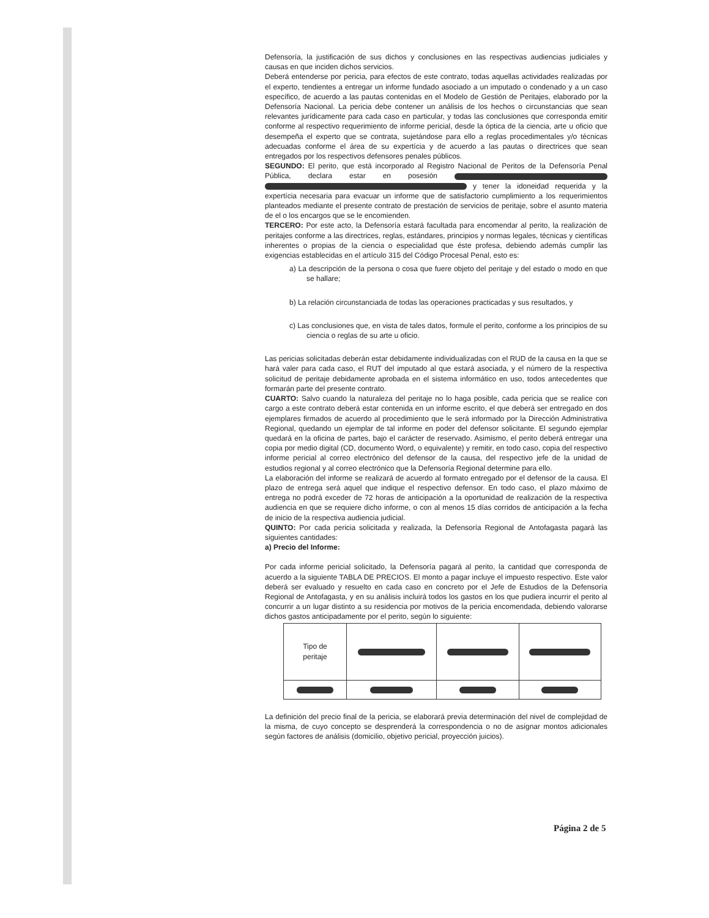Defensoría, la justificación de sus dichos y conclusiones en las respectivas audiencias judiciales y causas en que inciden dichos servicios.
Deberá entenderse por pericia, para efectos de este contrato, todas aquellas actividades realizadas por el experto, tendientes a entregar un informe fundado asociado a un imputado o condenado y a un caso específico, de acuerdo a las pautas contenidas en el Modelo de Gestión de Peritajes, elaborado por la Defensoría Nacional. La pericia debe contener un análisis de los hechos o circunstancias que sean relevantes jurídicamente para cada caso en particular, y todas las conclusiones que corresponda emitir conforme al respectivo requerimiento de informe pericial, desde la óptica de la ciencia, arte u oficio que desempeña el experto que se contrata, sujetándose para ello a reglas procedimentales y/o técnicas adecuadas conforme el área de su expertícia y de acuerdo a las pautas o directrices que sean entregados por los respectivos defensores penales públicos.
SEGUNDO: El perito, que está incorporado al Registro Nacional de Peritos de la Defensoría Penal Pública, declara estar en posesión y tener la idoneidad requerida y la expertícia necesaria para evacuar un informe que de satisfactorio cumplimiento a los requerimientos planteados mediante el presente contrato de prestación de servicios de peritaje, sobre el asunto materia de el o los encargos que se le encomienden.
TERCERO: Por este acto, la Defensoría estará facultada para encomendar al perito, la realización de peritajes conforme a las directrices, reglas, estándares, principios y normas legales, técnicas y científicas inherentes o propias de la ciencia o especialidad que éste profesa, debiendo además cumplir las exigencias establecidas en el artículo 315 del Código Procesal Penal, esto es:
a) La descripción de la persona o cosa que fuere objeto del peritaje y del estado o modo en que se hallare;
b) La relación circunstanciada de todas las operaciones practicadas y sus resultados, y
c) Las conclusiones que, en vista de tales datos, formule el perito, conforme a los principios de su ciencia o reglas de su arte u oficio.
Las pericias solicitadas deberán estar debidamente individualizadas con el RUD de la causa en la que se hará valer para cada caso, el RUT del imputado al que estará asociada, y el número de la respectiva solicitud de peritaje debidamente aprobada en el sistema informático en uso, todos antecedentes que formarán parte del presente contrato.
CUARTO: Salvo cuando la naturaleza del peritaje no lo haga posible, cada pericia que se realice con cargo a este contrato deberá estar contenida en un informe escrito, el que deberá ser entregado en dos ejemplares firmados de acuerdo al procedimiento que le será informado por la Dirección Administrativa Regional, quedando un ejemplar de tal informe en poder del defensor solicitante. El segundo ejemplar quedará en la oficina de partes, bajo el carácter de reservado. Asimismo, el perito deberá entregar una copia por medio digital (CD, documento Word, o equivalente) y remitir, en todo caso, copia del respectivo informe pericial al correo electrónico del defensor de la causa, del respectivo jefe de la unidad de estudios regional y al correo electrónico que la Defensoría Regional determine para ello.
La elaboración del informe se realizará de acuerdo al formato entregado por el defensor de la causa. El plazo de entrega será aquel que indique el respectivo defensor. En todo caso, el plazo máximo de entrega no podrá exceder de 72 horas de anticipación a la oportunidad de realización de la respectiva audiencia en que se requiere dicho informe, o con al menos 15 días corridos de anticipación a la fecha de inicio de la respectiva audiencia judicial.
QUINTO: Por cada pericia solicitada y realizada, la Defensoría Regional de Antofagasta pagará las siguientes cantidades:
a) Precio del Informe:
Por cada informe pericial solicitado, la Defensoría pagará al perito, la cantidad que corresponda de acuerdo a la siguiente TABLA DE PRECIOS. El monto a pagar incluye el impuesto respectivo. Este valor deberá ser evaluado y resuelto en cada caso en concreto por el Jefe de Estudios de la Defensoría Regional de Antofagasta, y en su análisis incluirá todos los gastos en los que pudiera incurrir el perito al concurrir a un lugar distinto a su residencia por motivos de la pericia encomendada, debiendo valorarse dichos gastos anticipadamente por el perito, según lo siguiente:
| Tipo de peritaje | | | |
La definición del precio final de la pericia, se elaborará previa determinación del nivel de complejidad de la misma, de cuyo concepto se desprenderá la correspondencia o no de asignar montos adicionales según factores de análisis (domicilio, objetivo pericial, proyección juicios).
Página 2 de 5